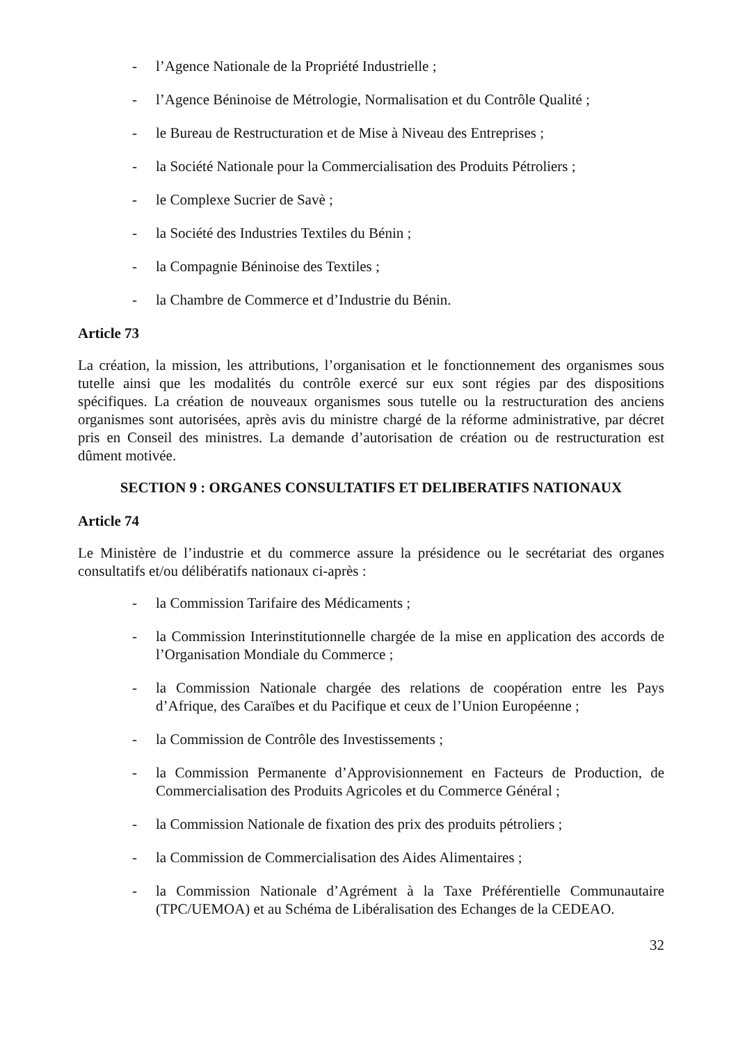- l’Agence Nationale de la Propriété Industrielle ;
- l’Agence Béninoise de Métrologie, Normalisation et du Contrôle Qualité ;
- le Bureau de Restructuration et de Mise à Niveau des Entreprises ;
- la Société Nationale pour la Commercialisation des Produits Pétroliers ;
- le Complexe Sucrier de Savè ;
- la Société des Industries Textiles du Bénin ;
- la Compagnie Béninoise des Textiles ;
- la Chambre de Commerce et d’Industrie du Bénin.
Article 73
La création, la mission, les attributions, l’organisation et le fonctionnement des organismes sous tutelle ainsi que les modalités du contrôle exercé sur eux sont régies par des dispositions spécifiques. La création de nouveaux organismes sous tutelle ou la restructuration des anciens organismes sont autorisées, après avis du ministre chargé de la réforme administrative, par décret pris en Conseil des ministres. La demande d’autorisation de création ou de restructuration est dûment motivée.
SECTION 9 : ORGANES CONSULTATIFS ET DELIBERATIFS NATIONAUX
Article 74
Le Ministère de l’industrie et du commerce assure la présidence ou le secrétariat des organes consultatifs et/ou délibératifs nationaux ci-après :
- la Commission Tarifaire des Médicaments ;
- la Commission Interinstitutionnelle chargée de la mise en application des accords de l’Organisation Mondiale du Commerce ;
- la Commission Nationale chargée des relations de coopération entre les Pays d’Afrique, des Caraïbes et du Pacifique et ceux de l’Union Européenne ;
- la Commission de Contrôle des Investissements ;
- la Commission Permanente d’Approvisionnement en Facteurs de Production, de Commercialisation des Produits Agricoles et du Commerce Général ;
- la Commission Nationale de fixation des prix des produits pétroliers ;
- la Commission de Commercialisation des Aides Alimentaires ;
- la Commission Nationale d’Agrément à la Taxe Préférentielle Communautaire (TPC/UEMOA) et au Schéma de Libéralisation des Echanges de la CEDEAO.
32